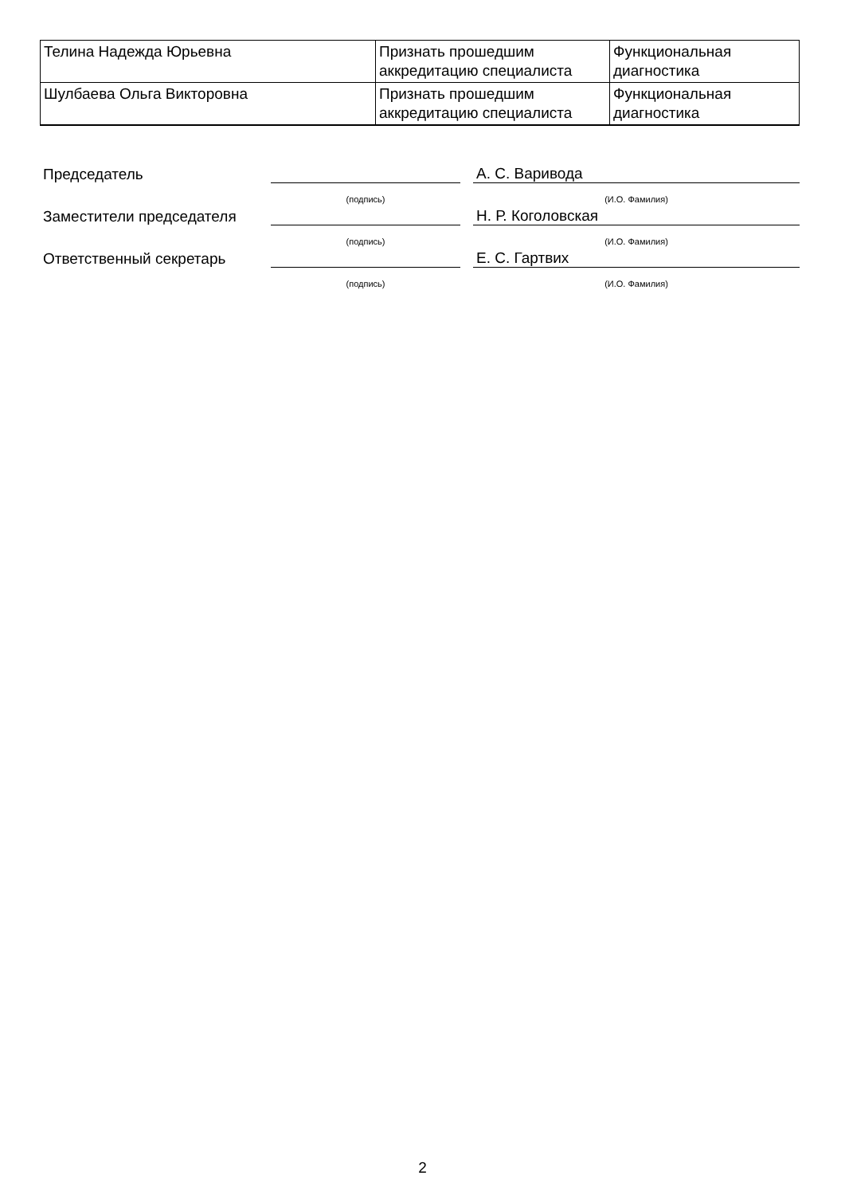| Телина Надежда Юрьевна | Признать прошедшим аккредитацию специалиста | Функциональная диагностика |
| Шулбаева Ольга Викторовна | Признать прошедшим аккредитацию специалиста | Функциональная диагностика |
| Председатель | | | А. С. Варивода |
| | (подпись) | | (И.О. Фамилия) |
| Заместители председателя | | | Н. Р. Коголовская |
| | (подпись) | | (И.О. Фамилия) |
| Ответственный секретарь | | | Е. С. Гартвих |
| | (подпись) | | (И.О. Фамилия) |
2